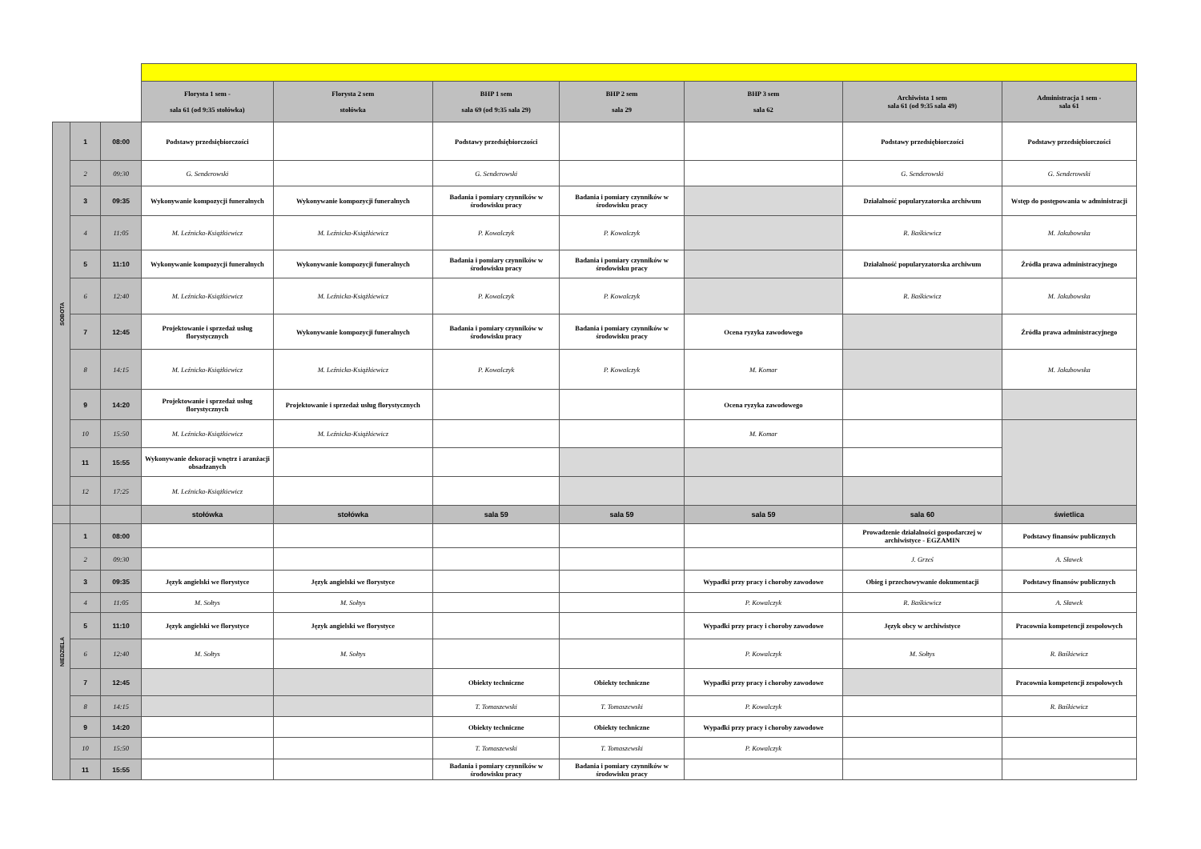| | | | Florysta 1 sem - sala 61 (od 9:35 stołówka) | Florysta 2 sem stołówka | BHP 1 sem sala 69 (od 9:35 sala 29) | BHP 2 sem sala 29 | BHP 3 sem sala 62 | Archiwista 1 sem sala 61 (od 9:35 sala 49) | Administracja 1 sem - sala 61 |
| SOBOTA | 1 | 08:00 | Podstawy przedsiębiorczości | | Podstawy przedsiębiorczości | | | Podstawy przedsiębiorczości | Podstawy przedsiębiorczości |
| | 2 | 09:30 | G. Senderowski | | G. Senderowski | | | G. Senderowski | G. Senderowski |
| | 3 | 09:35 | Wykonywanie kompozycji funeralnych | Wykonywanie kompozycji funeralnych | Badania i pomiary czynników w środowisku pracy | Badania i pomiary czynników w środowisku pracy | | Działalność popularyzatorska archiwum | Wstęp do postępowania w administracji |
| | 4 | 11:05 | M. Leźnicka-Książkiewicz | M. Leźnicka-Książkiewicz | P. Kowalczyk | P. Kowalczyk | | R. Baśkiewicz | M. Jakubowska |
| | 5 | 11:10 | Wykonywanie kompozycji funeralnych | Wykonywanie kompozycji funeralnych | Badania i pomiary czynników w środowisku pracy | Badania i pomiary czynników w środowisku pracy | | Działalność popularyzatorska archiwum | Źródła prawa administracyjnego |
| | 6 | 12:40 | M. Leźnicka-Książkiewicz | M. Leźnicka-Książkiewicz | P. Kowalczyk | P. Kowalczyk | | R. Baśkiewicz | M. Jakubowska |
| | 7 | 12:45 | Projektowanie i sprzedaż usług florystycznych | Wykonywanie kompozycji funeralnych | Badania i pomiary czynników w środowisku pracy | Badania i pomiary czynników w środowisku pracy | Ocena ryzyka zawodowego | | Źródła prawa administracyjnego |
| | 8 | 14:15 | M. Leźnicka-Książkiewicz | M. Leźnicka-Książkiewicz | P. Kowalczyk | P. Kowalczyk | M. Komar | | M. Jakubowska |
| | 9 | 14:20 | Projektowanie i sprzedaż usług florystycznych | Projektowanie i sprzedaż usług florystycznych | | | Ocena ryzyka zawodowego | | |
| | 10 | 15:50 | M. Leźnicka-Książkiewicz | M. Leźnicka-Książkiewicz | | | M. Komar | | |
| | 11 | 15:55 | Wykonywanie dekoracji wnętrz i aranżacji obsadzanych | | | | | | |
| | 12 | 17:25 | M. Leźnicka-Książkiewicz | | | | | | |
| | | | stołówka | stołówka | sala 59 | sala 59 | sala 59 | sala 60 | świetlica |
| NIEDZIELA | 1 | 08:00 | | | | | | Prowadzenie działalności gospodarczej w archiwistyce - EGZAMIN | Podstawy finansów publicznych |
| | 2 | 09:30 | | | | | | J. Grześ | A. Sławek |
| | 3 | 09:35 | Język angielski we florystyce | Język angielski we florystyce | | | Wypadki przy pracy i choroby zawodowe | Obieg i przechowywanie dokumentacji | Podstawy finansów publicznych |
| | 4 | 11:05 | M. Sołtys | M. Sołtys | | | P. Kowalczyk | R. Baśkiewicz | A. Sławek |
| | 5 | 11:10 | Język angielski we florystyce | Język angielski we florystyce | | | Wypadki przy pracy i choroby zawodowe | Język obcy w archiwistyce | Pracownia kompetencji zespołowych |
| | 6 | 12:40 | M. Sołtys | M. Sołtys | | | P. Kowalczyk | M. Sołtys | R. Baśkiewicz |
| | 7 | 12:45 | | | Obiekty techniczne | Obiekty techniczne | Wypadki przy pracy i choroby zawodowe | | Pracownia kompetencji zespołowych |
| | 8 | 14:15 | | | T. Tomaszewski | T. Tomaszewski | P. Kowalczyk | | R. Baśkiewicz |
| | 9 | 14:20 | | | Obiekty techniczne | Obiekty techniczne | Wypadki przy pracy i choroby zawodowe | | |
| | 10 | 15:50 | | | T. Tomaszewski | T. Tomaszewski | P. Kowalczyk | | |
| | 11 | 15:55 | | | Badania i pomiary czynników w środowisku pracy | Badania i pomiary czynników w środowisku pracy | | | |